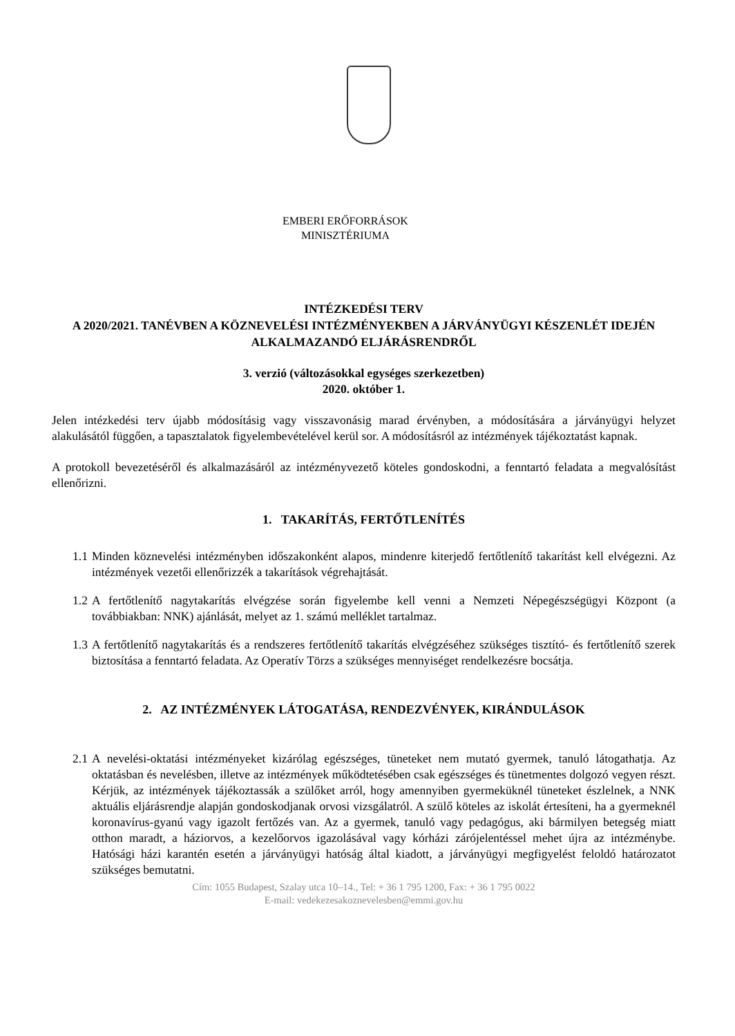EMBERI ERŐFORRÁSOK
MINISZTÉRIUMA
INTÉZKEDÉSI TERV
A 2020/2021. TANÉVBEN A KÖZNEVELÉSI INTÉZMÉNYEKBEN A JÁRVÁNYÜGYI KÉSZENLÉT IDEJÉN ALKALMAZANDÓ ELJÁRÁSRENDRŐL
3. verzió (változásokkal egységes szerkezetben)
2020. október 1.
Jelen intézkedési terv újabb módosításig vagy visszavonásig marad érvényben, a módosítására a járványügyi helyzet alakulásától függően, a tapasztalatok figyelembevételével kerül sor. A módosításról az intézmények tájékoztatást kapnak.
A protokoll bevezetéséről és alkalmazásáról az intézményvezető köteles gondoskodni, a fenntartó feladata a megvalósítást ellenőrizni.
1. TAKARÍTÁS, FERTŐTLENÍTÉS
1.1
Minden köznevelési intézményben időszakonként alapos, mindenre kiterjedő fertőtlenítő takarítást kell elvégezni. Az intézmények vezetői ellenőrizzék a takarítások végrehajtását.
1.2
A fertőtlenítő nagytakarítás elvégzése során figyelembe kell venni a Nemzeti Népegészségügyi Központ (a továbbiakban: NNK) ajánlását, melyet az 1. számú melléklet tartalmaz.
1.3
A fertőtlenítő nagytakarítás és a rendszeres fertőtlenítő takarítás elvégzéséhez szükséges tisztító- és fertőtlenítő szerek biztosítása a fenntartó feladata. Az Operatív Törzs a szükséges mennyiséget rendelkezésre bocsátja.
2. AZ INTÉZMÉNYEK LÁTOGATÁSA, RENDEZVÉNYEK, KIRÁNDULÁSOK
2.1
A nevelési-oktatási intézményeket kizárólag egészséges, tüneteket nem mutató gyermek, tanuló látogathatja. Az oktatásban és nevelésben, illetve az intézmények működtetésében csak egészséges és tünetmentes dolgozó vegyen részt. Kérjük, az intézmények tájékoztassák a szülőket arról, hogy amennyiben gyermeküknél tüneteket észlelnek, a NNK aktuális eljárásrendje alapján gondoskodjanak orvosi vizsgálatról. A szülő köteles az iskolát értesíteni, ha a gyermeknél koronavírus-gyanú vagy igazolt fertőzés van. Az a gyermek, tanuló vagy pedagógus, aki bármilyen betegség miatt otthon maradt, a háziorvos, a kezelőorvos igazolásával vagy kórházi zárójelentéssel mehet újra az intézménybe. Hatósági házi karantén esetén a járványügyi hatóság által kiadott, a járványügyi megfigyelést feloldó határozatot szükséges bemutatni.
Cím: 1055 Budapest, Szalay utca 10–14., Tel: + 36 1 795 1200, Fax: + 36 1 795 0022
E-mail: vedekezesakoznevelesben@emmi.gov.hu